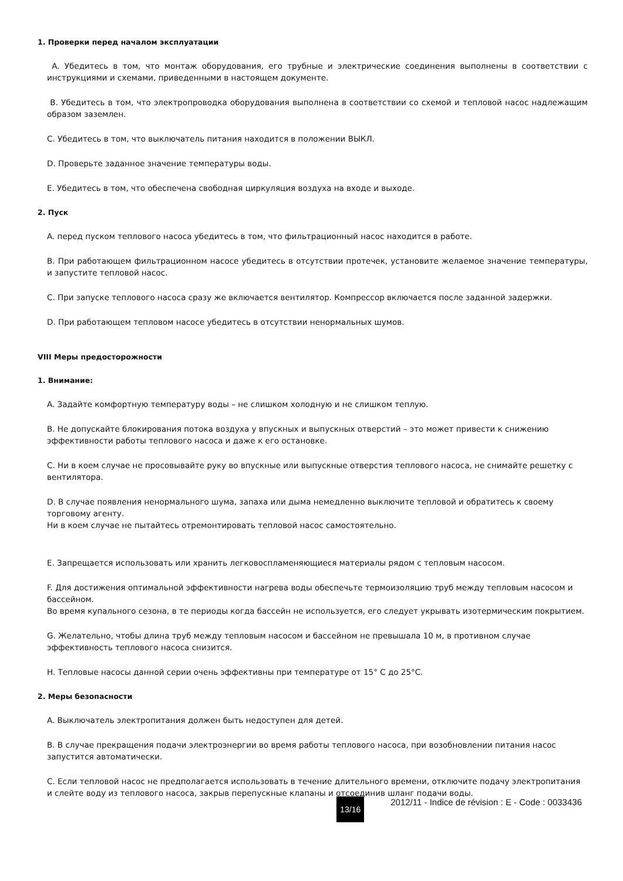1. Проверки перед началом эксплуатации
A. Убедитесь в том, что монтаж оборудования, его трубные и электрические соединения выполнены в соответствии с инструкциями и схемами, приведенными в настоящем документе.
B. Убедитесь в том, что электропроводка оборудования выполнена в соответствии со схемой и тепловой насос надлежащим образом заземлен.
C. Убедитесь в том, что выключатель питания находится в положении ВЫКЛ.
D. Проверьте заданное значение температуры воды.
E. Убедитесь в том, что обеспечена свободная циркуляция воздуха на входе и выходе.
2. Пуск
A. перед пуском теплового насоса убедитесь в том, что фильтрационный насос находится в работе.
B. При работающем фильтрационном насосе убедитесь в отсутствии протечек, установите желаемое значение температуры, и запустите тепловой насос.
C. При запуске теплового насоса сразу же включается вентилятор. Компрессор включается после заданной задержки.
D. При работающем тепловом насосе убедитесь в отсутствии ненормальных шумов.
VIII Меры предосторожности
1. Внимание:
A. Задайте комфортную температуру воды – не слишком холодную и не слишком теплую.
B. Не допускайте блокирования потока воздуха у впускных и выпускных отверстий – это может привести к снижению эффективности работы теплового насоса и даже к его остановке.
C. Ни в коем случае не просовывайте руку во впускные или выпускные отверстия теплового насоса, не снимайте решетку с вентилятора.
D. В случае появления ненормального шума, запаха или дыма немедленно выключите тепловой и обратитесь к своему торговому агенту.
Ни в коем случае не пытайтесь отремонтировать тепловой насос самостоятельно.
E. Запрещается использовать или хранить легковоспламеняющиеся материалы рядом с тепловым насосом.
F. Для достижения оптимальной эффективности нагрева воды обеспечьте термоизоляцию труб между тепловым насосом и бассейном.
Во время купального сезона, в те периоды когда бассейн не используется, его следует укрывать изотермическим покрытием.
G. Желательно, чтобы длина труб между тепловым насосом и бассейном не превышала 10 м, в противном случае эффективность теплового насоса снизится.
H. Тепловые насосы данной серии очень эффективны при температуре от 15° C до 25°C.
2. Меры безопасности
A. Выключатель электропитания должен быть недоступен для детей.
B. В случае прекращения подачи электроэнергии во время работы теплового насоса, при возобновлении питания насос запустится автоматически.
C. Если тепловой насос не предполагается использовать в течение длительного времени, отключите подачу электропитания и слейте воду из теплового насоса, закрыв перепускные клапаны и отсоединив шланг подачи воды.
13/16 2012/11 - Indice de révision : E - Code : 0033436